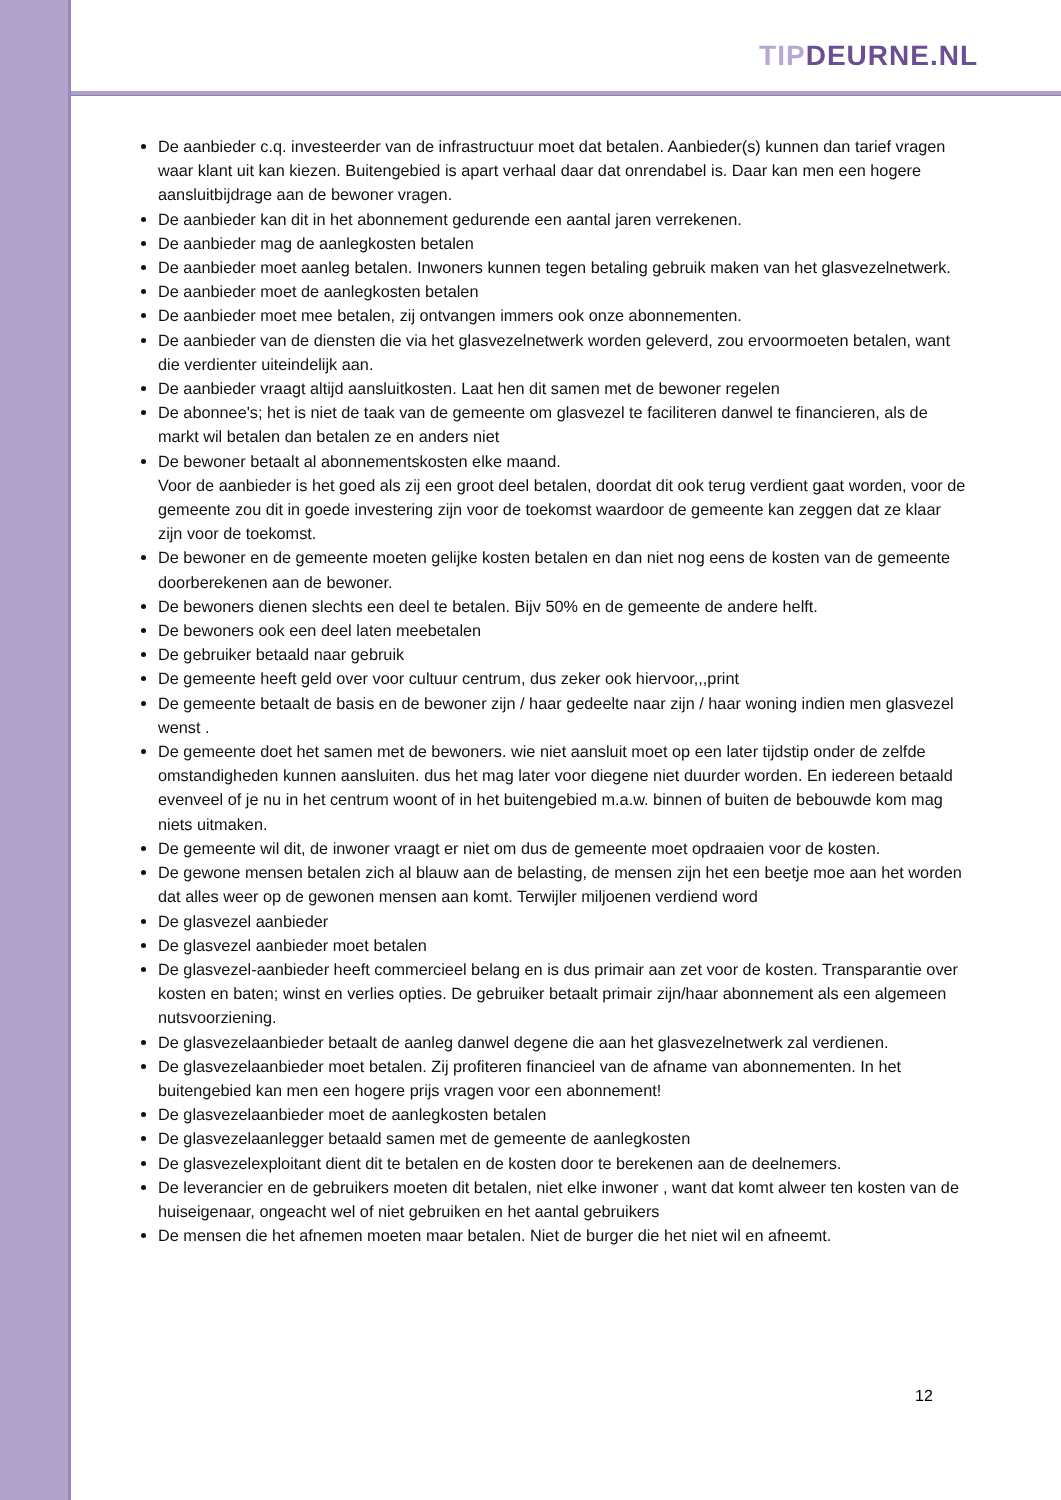TIP DEURNE.NL
De aanbieder c.q. investeerder van de infrastructuur moet dat betalen. Aanbieder(s) kunnen dan tarief vragen waar klant uit kan kiezen. Buitengebied is apart verhaal daar dat onrendabel is. Daar kan men een hogere aansluitbijdrage aan de bewoner vragen.
De aanbieder kan dit in het abonnement gedurende een aantal jaren verrekenen.
De aanbieder mag de aanlegkosten betalen
De aanbieder moet aanleg betalen. Inwoners kunnen tegen betaling gebruik maken van het glasvezelnetwerk.
De aanbieder moet de aanlegkosten betalen
De aanbieder moet mee betalen, zij ontvangen immers ook onze abonnementen.
De aanbieder van de diensten die via het glasvezelnetwerk worden geleverd, zou ervoormoeten betalen, want die verdienter uiteindelijk aan.
De aanbieder vraagt altijd aansluitkosten. Laat hen dit samen met de bewoner regelen
De abonnee's; het is niet de taak van de gemeente om glasvezel te faciliteren danwel te financieren, als de markt wil betalen dan betalen ze en anders niet
De bewoner betaalt al abonnementskosten elke maand.
Voor de aanbieder is het goed als zij een groot deel betalen, doordat dit ook terug verdient gaat worden, voor de gemeente zou dit in goede investering zijn voor de toekomst waardoor de gemeente kan zeggen dat ze klaar zijn voor de toekomst.
De bewoner en de gemeente moeten gelijke kosten betalen en dan niet nog eens de kosten van de gemeente doorberekenen aan de bewoner.
De bewoners dienen slechts een deel te betalen. Bijv 50% en de gemeente de andere helft.
De bewoners ook een deel laten meebetalen
De gebruiker betaald naar gebruik
De gemeente heeft geld over voor cultuur centrum, dus zeker ook hiervoor,,,print
De gemeente betaalt de basis en de bewoner zijn / haar gedeelte naar zijn / haar woning indien men glasvezel wenst .
De gemeente doet het samen met de bewoners. wie niet aansluit moet op een later tijdstip onder de zelfde omstandigheden kunnen aansluiten. dus het mag later voor diegene niet duurder worden. En iedereen betaald evenveel of je nu in het centrum woont of in het buitengebied m.a.w. binnen of buiten de bebouwde kom mag niets uitmaken.
De gemeente wil dit, de inwoner vraagt er niet om dus de gemeente moet opdraaien voor de kosten.
De gewone mensen betalen zich al blauw aan de belasting, de mensen zijn het een beetje moe aan het worden dat alles weer op de gewonen mensen aan komt. Terwijler miljoenen verdiend word
De glasvezel aanbieder
De glasvezel aanbieder moet betalen
De glasvezel-aanbieder heeft commercieel belang en is dus primair aan zet voor de kosten. Transparantie over kosten en baten; winst en verlies opties. De gebruiker betaalt primair zijn/haar abonnement als een algemeen nutsvoorziening.
De glasvezelaanbieder betaalt de aanleg danwel degene die aan het glasvezelnetwerk zal verdienen.
De glasvezelaanbieder moet betalen. Zij profiteren financieel van de afname van abonnementen. In het buitengebied kan men een hogere prijs vragen voor een abonnement!
De glasvezelaanbieder moet de aanlegkosten betalen
De glasvezelaanlegger betaald samen met de gemeente de aanlegkosten
De glasvezelexploitant dient dit te betalen en de kosten door te berekenen aan de deelnemers.
De leverancier en de gebruikers moeten dit betalen, niet elke inwoner , want dat komt alweer ten kosten van de huiseigenaar, ongeacht wel of niet gebruiken en het aantal gebruikers
De mensen die het afnemen moeten maar betalen. Niet de burger die het niet wil en afneemt.
12